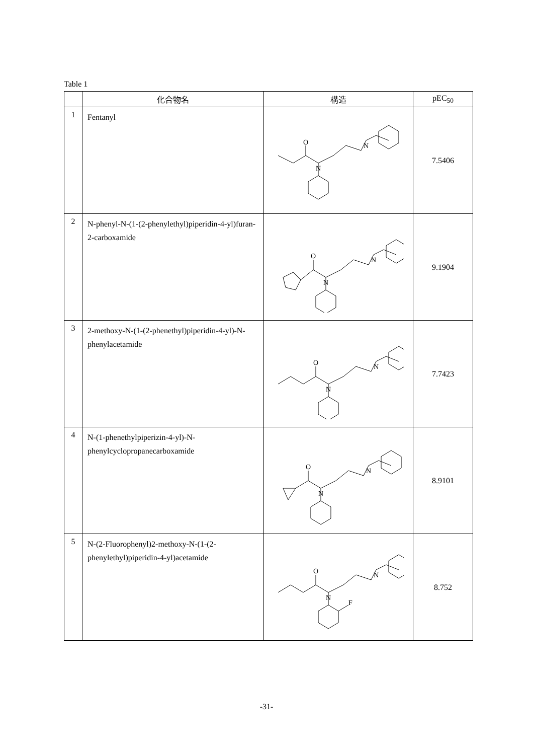Table 1
| | 化合物名 | 構造 | pEC<sub>50</sub> |
| --- | --- | --- | --- |
| 1 | Fentanyl | O N N | 7.5406 |
| 2 | N-phenyl-N-(1-(2-phenylethyl)piperidin-4-yl)furan-2-carboxamide | O N N | 9.1904 |
| 3 | 2-methoxy-N-(1-(2-phenethyl)piperidin-4-yl)-N-phenylacetamide | O N N | 7.7423 |
| 4 | N-(1-phenethylpiperizin-4-yl)-N-phenylcyclopropanecarboxamide | O N N | 8.9101 |
| 5 | N-(2-Fluorophenyl)2-methoxy-N-(1-(2-phenylethyl)piperidin-4-yl)acetamide | O N N F | 8.752 |
-31-